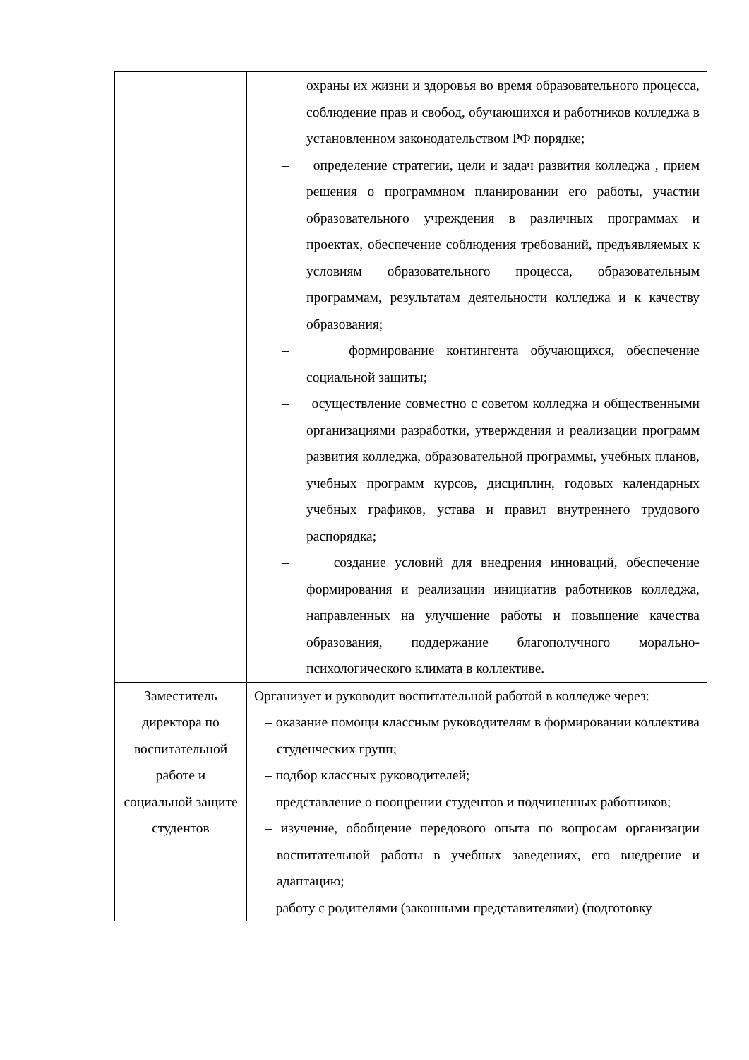| | охраны их жизни и здоровья во время образовательного процесса, соблюдение прав и свобод, обучающихся и работников колледжа в установленном законодательством РФ порядке; – определение стратегии, цели и задач развития колледжа , прием решения о программном планировании его работы, участии образовательного учреждения в различных программах и проектах, обеспечение соблюдения требований, предъявляемых к условиям образовательного процесса, образовательным программам, результатам деятельности колледжа и к качеству образования; – формирование контингента обучающихся, обеспечение социальной защиты; – осуществление совместно с советом колледжа и общественными организациями разработки, утверждения и реализации программ развития колледжа, образовательной программы, учебных планов, учебных программ курсов, дисциплин, годовых календарных учебных графиков, устава и правил внутреннего трудового распорядка; – создание условий для внедрения инноваций, обеспечение формирования и реализации инициатив работников колледжа, направленных на улучшение работы и повышение качества образования, поддержание благополучного морально-психологического климата в коллективе. |
| Заместитель директора по воспитательной работе и социальной защите студентов | Организует и руководит воспитательной работой в колледже через: – оказание помощи классным руководителям в формировании коллектива студенческих групп; – подбор классных руководителей; – представление о поощрении студентов и подчиненных работников; – изучение, обобщение передового опыта по вопросам организации воспитательной работы в учебных заведениях, его внедрение и адаптацию; – работу с родителями (законными представителями) (подготовку |